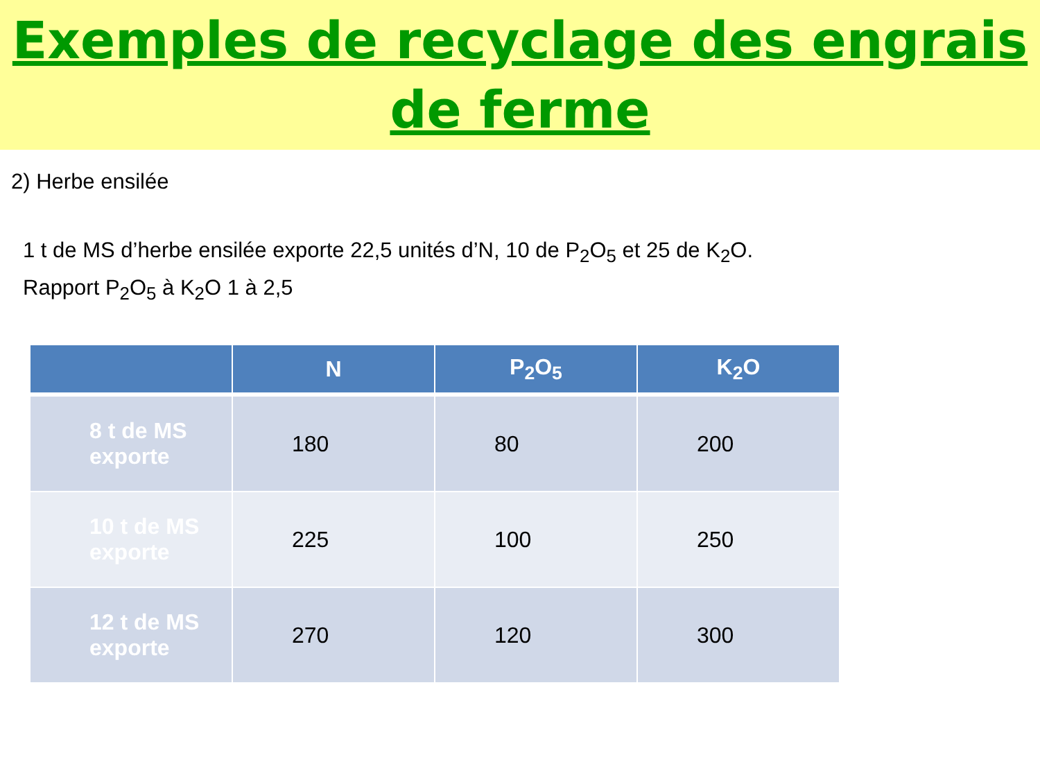Exemples de recyclage des engrais
de ferme
2) Herbe ensilée
1 t de MS d’herbe ensilée exporte 22,5 unités d’N, 10 de P<sub>2</sub>O<sub>5</sub> et 25 de K<sub>2</sub>O.
Rapport P<sub>2</sub>O<sub>5</sub> à K<sub>2</sub>O 1 à 2,5
| | N | P<sub>2</sub>O<sub>5</sub> | K<sub>2</sub>O |
| --- | --- | --- | --- |
| 8 t de MS exporte | 180 | 80 | 200 |
| 10 t de MS exporte | 225 | 100 | 250 |
| 12 t de MS exporte | 270 | 120 | 300 |